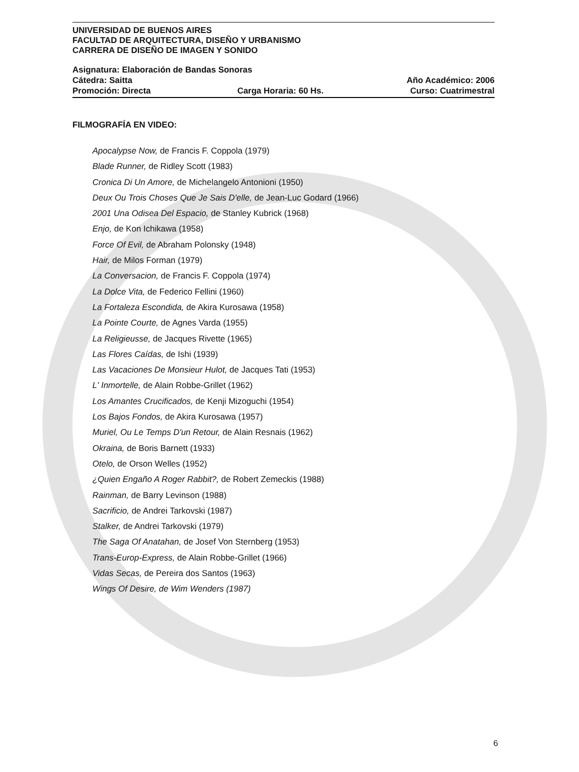UNIVERSIDAD DE BUENOS AIRES
FACULTAD DE ARQUITECTURA, DISEÑO Y URBANISMO
CARRERA DE DISEÑO DE IMAGEN Y SONIDO
Asignatura: Elaboración de Bandas Sonoras
Cátedra: Saitta Año Académico: 2006
Promoción: Directa Carga Horaria: 60 Hs. Curso: Cuatrimestral
FILMOGRAFÍA EN VIDEO:
Apocalypse Now, de Francis F. Coppola (1979)
Blade Runner, de Ridley Scott (1983)
Cronica Di Un Amore, de Michelangelo Antonioni (1950)
Deux Ou Trois Choses Que Je Sais D'elle, de Jean-Luc Godard (1966)
2001 Una Odisea Del Espacio, de Stanley Kubrick (1968)
Enjo, de Kon Ichikawa (1958)
Force Of Evil, de Abraham Polonsky (1948)
Hair, de Milos Forman (1979)
La Conversacion, de Francis F. Coppola (1974)
La Dolce Vita, de Federico Fellini (1960)
La Fortaleza Escondida, de Akira Kurosawa (1958)
La Pointe Courte, de Agnes Varda (1955)
La Religieusse, de Jacques Rivette (1965)
Las Flores Caídas, de Ishi (1939)
Las Vacaciones De Monsieur Hulot, de Jacques Tati (1953)
L' Inmortelle, de Alain Robbe-Grillet (1962)
Los Amantes Crucificados, de Kenji Mizoguchi (1954)
Los Bajos Fondos, de Akira Kurosawa (1957)
Muriel, Ou Le Temps D'un Retour, de Alain Resnais (1962)
Okraina, de Boris Barnett (1933)
Otelo, de Orson Welles (1952)
¿Quien Engaño A Roger Rabbit?, de Robert Zemeckis (1988)
Rainman, de Barry Levinson (1988)
Sacrificio, de Andrei Tarkovski (1987)
Stalker, de Andrei Tarkovski (1979)
The Saga Of Anatahan, de Josef Von Sternberg (1953)
Trans-Europ-Express, de Alain Robbe-Grillet (1966)
Vidas Secas, de Pereira dos Santos (1963)
Wings Of Desire, de Wim Wenders (1987)
6